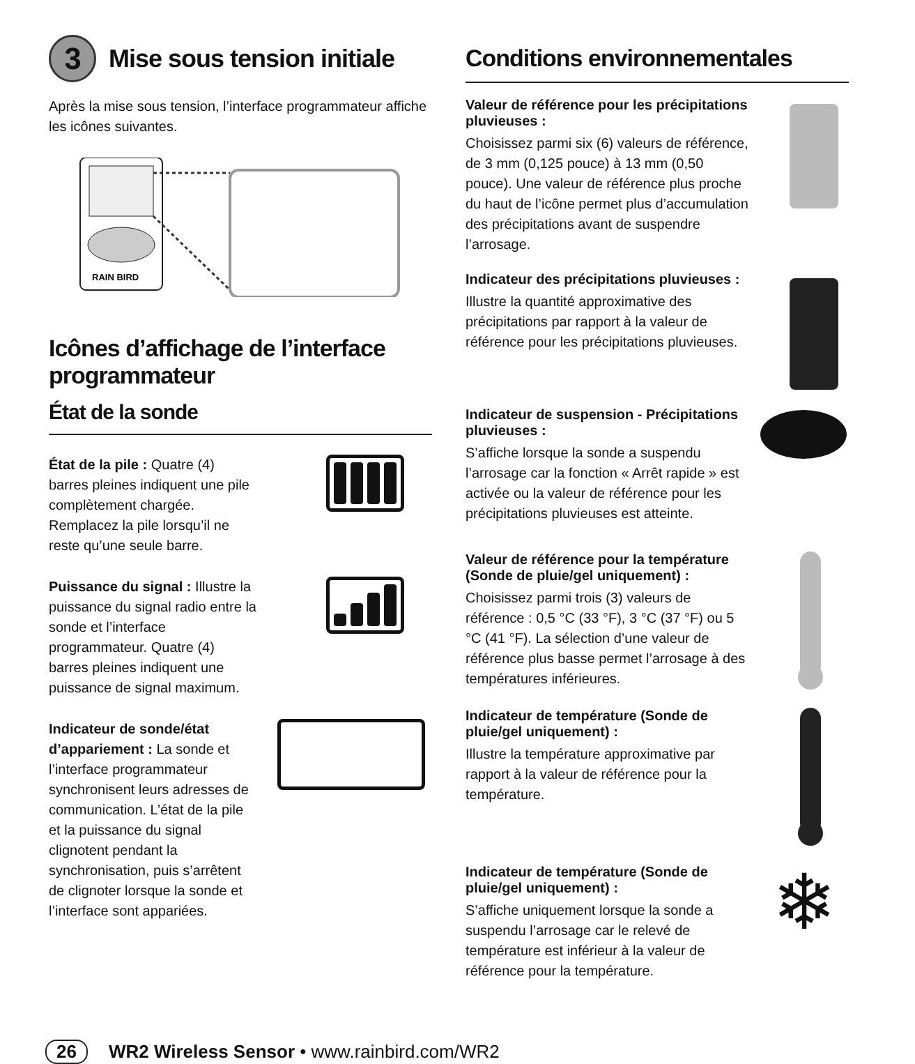3 Mise sous tension initiale
Après la mise sous tension, l’interface programmateur affiche les icônes suivantes.
RAIN BIRD
Icônes d’affichage de l’interface programmateur
État de la sonde
État de la pile : Quatre (4) barres pleines indiquent une pile complètement chargée. Remplacez la pile lorsqu’il ne reste qu’une seule barre.
Puissance du signal : Illustre la puissance du signal radio entre la sonde et l’interface programmateur. Quatre (4) barres pleines indiquent une puissance de signal maximum.
Indicateur de sonde/état d’appariement : La sonde et l’interface programmateur synchronisent leurs adresses de communication. L’état de la pile et la puissance du signal clignotent pendant la synchronisation, puis s’arrêtent de clignoter lorsque la sonde et l’interface sont appariées.
Conditions environnementales
Valeur de référence pour les précipitations pluvieuses :
Choisissez parmi six (6) valeurs de référence, de 3 mm (0,125 pouce) à 13 mm (0,50 pouce). Une valeur de référence plus proche du haut de l’icône permet plus d’accumulation des précipitations avant de suspendre l’arrosage.
Indicateur des précipitations pluvieuses :
Illustre la quantité approximative des précipitations par rapport à la valeur de référence pour les précipitations pluvieuses.
Indicateur de suspension - Précipitations pluvieuses :
S’affiche lorsque la sonde a suspendu l’arrosage car la fonction « Arrêt rapide » est activée ou la valeur de référence pour les précipitations pluvieuses est atteinte.
Valeur de référence pour la température (Sonde de pluie/gel uniquement) :
Choisissez parmi trois (3) valeurs de référence : 0,5 °C (33 °F), 3 °C (37 °F) ou 5 °C (41 °F). La sélection d’une valeur de référence plus basse permet l’arrosage à des températures inférieures.
Indicateur de température (Sonde de pluie/gel uniquement) :
Illustre la température approximative par rapport à la valeur de référence pour la température.
Indicateur de température (Sonde de pluie/gel uniquement) :
S’affiche uniquement lorsque la sonde a suspendu l’arrosage car le relevé de température est inférieur à la valeur de référence pour la température.
❄
26 WR2 Wireless Sensor • www.rainbird.com/WR2